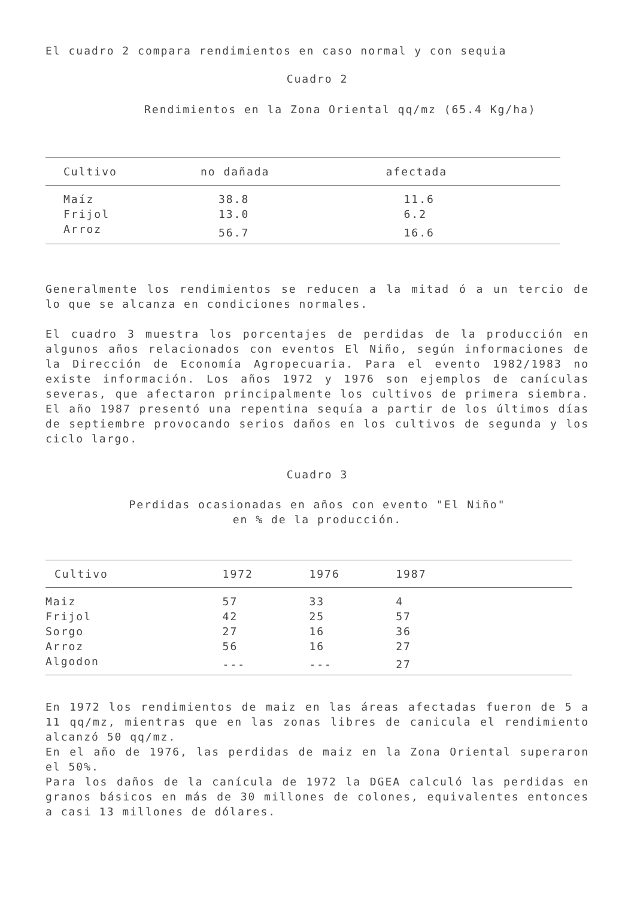El cuadro 2 compara rendimientos en caso normal y con sequia
Cuadro 2
Rendimientos en la Zona Oriental qq/mz (65.4 Kg/ha)
| Cultivo | no dañada | afectada |
| --- | --- | --- |
| Maíz | 38.8 | 11.6 |
| Frijol | 13.0 | 6.2 |
| Arroz | 56.7 | 16.6 |
Generalmente los rendimientos se reducen a la mitad ó a un tercio de lo que se alcanza en condiciones normales.
El cuadro 3 muestra los porcentajes de perdidas de la producción en algunos años relacionados con eventos El Niño, según informaciones de la Dirección de Economía Agropecuaria. Para el evento 1982/1983 no existe información. Los años 1972 y 1976 son ejemplos de canículas severas, que afectaron principalmente los cultivos de primera siembra. El año 1987 presentó una repentina sequía a partir de los últimos días de septiembre provocando serios daños en los cultivos de segunda y los ciclo largo.
Cuadro 3
Perdidas ocasionadas en años con evento "El Niño"
en % de la producción.
| Cultivo | 1972 | 1976 | 1987 | |
| --- | --- | --- | --- | --- |
| Maiz | 57 | 33 | 4 | |
| Frijol | 42 | 25 | 57 | |
| Sorgo | 27 | 16 | 36 | |
| Arroz | 56 | 16 | 27 | |
| Algodon | --- | --- | 27 | |
En 1972 los rendimientos de maiz en las áreas afectadas fueron de 5 a 11 qq/mz, mientras que en las zonas libres de canicula el rendimiento alcanzó 50 qq/mz.
En el año de 1976, las perdidas de maiz en la Zona Oriental superaron el 50%.
Para los daños de la canícula de 1972 la DGEA calculó las perdidas en granos básicos en más de 30 millones de colones, equivalentes entonces a casi 13 millones de dólares.